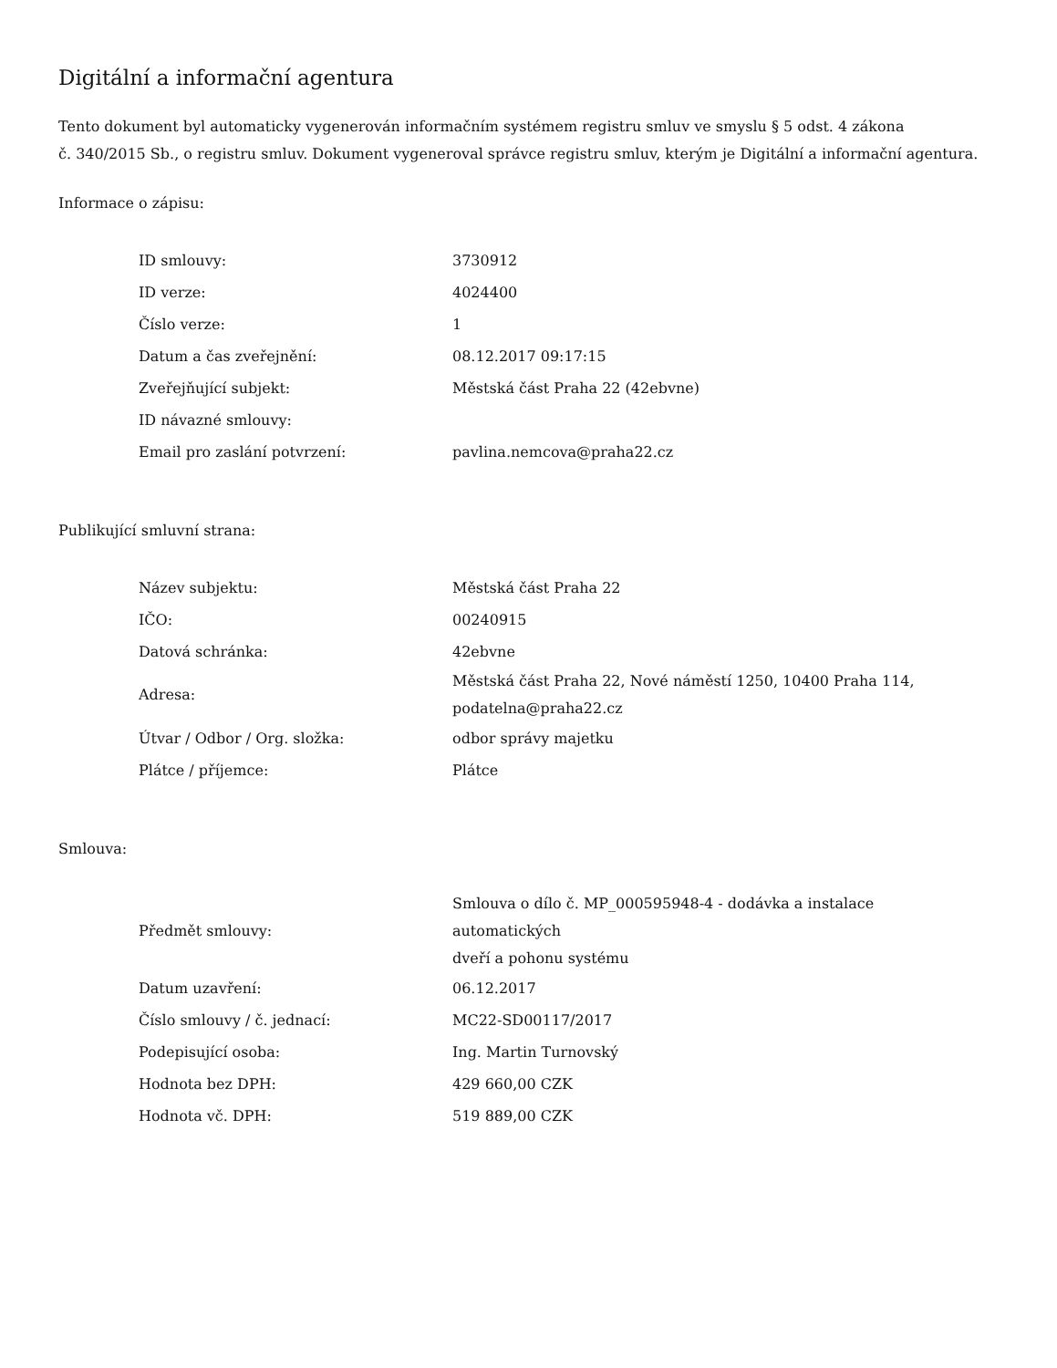Digitální a informační agentura
Tento dokument byl automaticky vygenerován informačním systémem registru smluv ve smyslu § 5 odst. 4 zákona
č. 340/2015 Sb., o registru smluv. Dokument vygeneroval správce registru smluv, kterým je Digitální a informační agentura.
Informace o zápisu:
| ID smlouvy: | 3730912 |
| ID verze: | 4024400 |
| Číslo verze: | 1 |
| Datum a čas zveřejnění: | 08.12.2017 09:17:15 |
| Zveřejňující subjekt: | Městská část Praha 22 (42ebvne) |
| ID návazné smlouvy: | |
| Email pro zaslání potvrzení: | pavlina.nemcova@praha22.cz |
Publikující smluvní strana:
| Název subjektu: | Městská část Praha 22 |
| IČO: | 00240915 |
| Datová schránka: | 42ebvne |
| Adresa: | Městská část Praha 22, Nové náměstí 1250, 10400 Praha 114, podatelna@praha22.cz |
| Útvar / Odbor / Org. složka: | odbor správy majetku |
| Plátce / příjemce: | Plátce |
Smlouva:
| Předmět smlouvy: | Smlouva o dílo č. MP_000595948-4 - dodávka a instalace automatických dveří a pohonu systému |
| Datum uzavření: | 06.12.2017 |
| Číslo smlouvy / č. jednací: | MC22-SD00117/2017 |
| Podepisující osoba: | Ing. Martin Turnovský |
| Hodnota bez DPH: | 429 660,00 CZK |
| Hodnota vč. DPH: | 519 889,00 CZK |